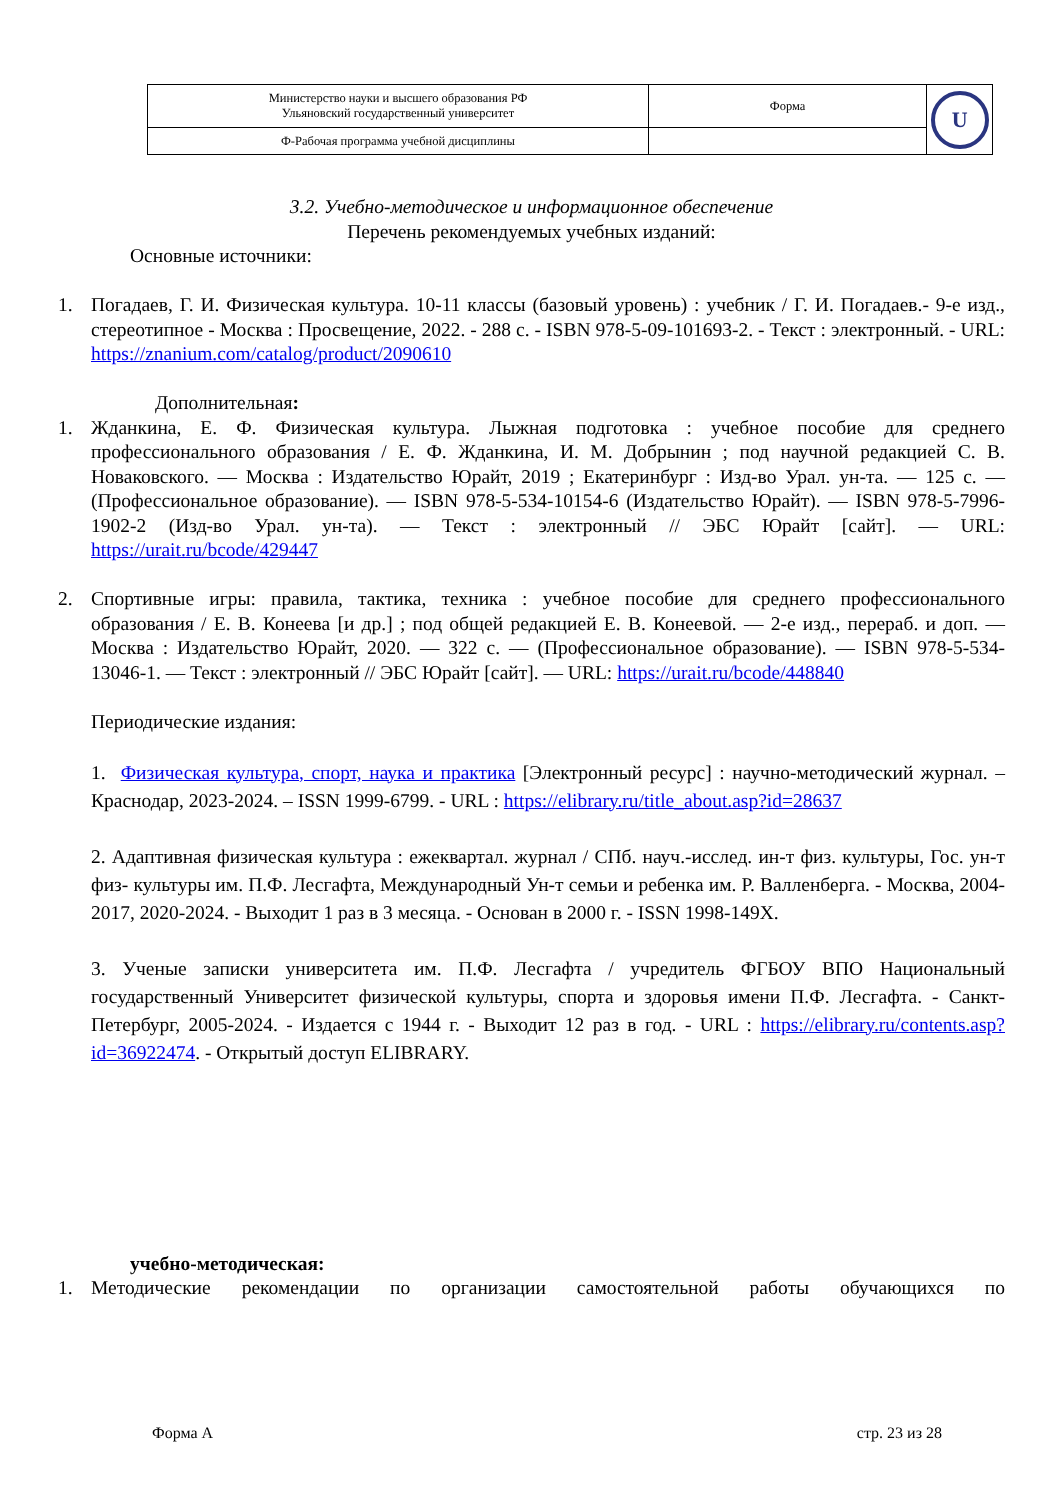| Министерство науки и высшего образования РФ Ульяновский государственный университет | Форма | U |
| Ф-Рабочая программа учебной дисциплины | | |
3.2. Учебно-методическое и информационное обеспечение
Перечень рекомендуемых учебных изданий:
Основные источники:
1. Погадаев, Г. И. Физическая культура. 10-11 классы (базовый уровень) : учебник / Г. И. Погадаев.- 9-е изд., стереотипное - Москва : Просвещение, 2022. - 288 с. - ISBN 978-5-09-101693-2. - Текст : электронный. - URL: https://znanium.com/catalog/product/2090610
Дополнительная:
1. Жданкина, Е. Ф. Физическая культура. Лыжная подготовка : учебное пособие для среднего профессионального образования / Е. Ф. Жданкина, И. М. Добрынин ; под научной редакцией С. В. Новаковского. — Москва : Издательство Юрайт, 2019 ; Екатеринбург : Изд-во Урал. ун-та. — 125 с. — (Профессиональное образование). — ISBN 978-5-534-10154-6 (Издательство Юрайт). — ISBN 978-5-7996-1902-2 (Изд-во Урал. ун-та). — Текст : электронный // ЭБС Юрайт [сайт]. — URL: https://urait.ru/bcode/429447
2. Спортивные игры: правила, тактика, техника : учебное пособие для среднего профессионального образования / Е. В. Конеева [и др.] ; под общей редакцией Е. В. Конеевой. — 2-е изд., перераб. и доп. — Москва : Издательство Юрайт, 2020. — 322 с. — (Профессиональное образование). — ISBN 978-5-534-13046-1. — Текст : электронный // ЭБС Юрайт [сайт]. — URL: https://urait.ru/bcode/448840
Периодические издания:
1. Физическая культура, спорт, наука и практика [Электронный ресурс] : научно-методический журнал. – Краснодар, 2023-2024. – ISSN 1999-6799. - URL : https://elibrary.ru/title_about.asp?id=28637
2. Адаптивная физическая культура : ежеквартал. журнал / СПб. науч.-исслед. ин-т физ. культуры, Гос. ун-т физ- культуры им. П.Ф. Лесгафта, Международный Ун-т семьи и ребенка им. Р. Валленберга. - Москва, 2004-2017, 2020-2024. - Выходит 1 раз в 3 месяца. - Основан в 2000 г. - ISSN 1998-149X.
3. Ученые записки университета им. П.Ф. Лесгафта / учредитель ФГБОУ ВПО Национальный государственный Университет физической культуры, спорта и здоровья имени П.Ф. Лесгафта. - Санкт-Петербург, 2005-2024. - Издается с 1944 г. - Выходит 12 раз в год. - URL : https://elibrary.ru/contents.asp?id=36922474. - Открытый доступ ELIBRARY.
учебно-методическая:
1. Методические рекомендации по организации самостоятельной работы обучающихся по
Форма А стр. 23 из 28